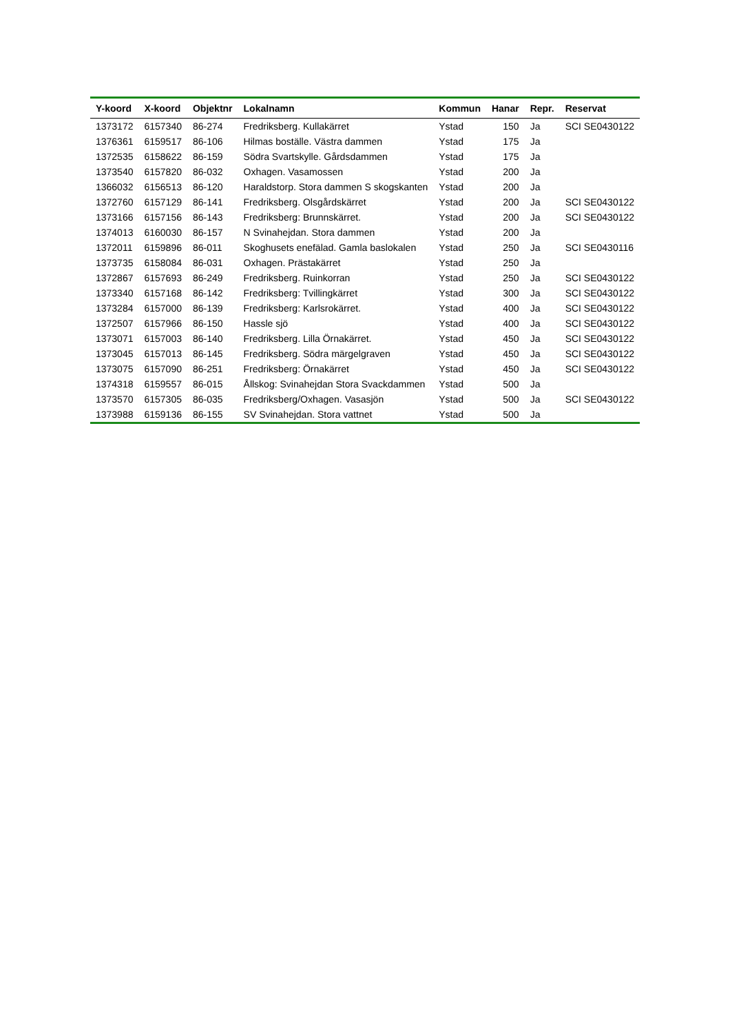| Y-koord | X-koord | Objektnr | Lokalnamn | Kommun | Hanar | Repr. | Reservat |
| --- | --- | --- | --- | --- | --- | --- | --- |
| 1373172 | 6157340 | 86-274 | Fredriksberg. Kullakärret | Ystad | 150 | Ja | SCI SE0430122 |
| 1376361 | 6159517 | 86-106 | Hilmas boställe. Västra dammen | Ystad | 175 | Ja | |
| 1372535 | 6158622 | 86-159 | Södra Svartskylle. Gårdsdammen | Ystad | 175 | Ja | |
| 1373540 | 6157820 | 86-032 | Oxhagen. Vasamossen | Ystad | 200 | Ja | |
| 1366032 | 6156513 | 86-120 | Haraldstorp. Stora dammen S skogskanten | Ystad | 200 | Ja | |
| 1372760 | 6157129 | 86-141 | Fredriksberg. Olsgårdskärret | Ystad | 200 | Ja | SCI SE0430122 |
| 1373166 | 6157156 | 86-143 | Fredriksberg: Brunnskärret. | Ystad | 200 | Ja | SCI SE0430122 |
| 1374013 | 6160030 | 86-157 | N Svinahejdan. Stora dammen | Ystad | 200 | Ja | |
| 1372011 | 6159896 | 86-011 | Skoghusets enefälad. Gamla baslokalen | Ystad | 250 | Ja | SCI SE0430116 |
| 1373735 | 6158084 | 86-031 | Oxhagen. Prästakärret | Ystad | 250 | Ja | |
| 1372867 | 6157693 | 86-249 | Fredriksberg. Ruinkorran | Ystad | 250 | Ja | SCI SE0430122 |
| 1373340 | 6157168 | 86-142 | Fredriksberg: Tvillingkärret | Ystad | 300 | Ja | SCI SE0430122 |
| 1373284 | 6157000 | 86-139 | Fredriksberg: Karlsrokärret. | Ystad | 400 | Ja | SCI SE0430122 |
| 1372507 | 6157966 | 86-150 | Hassle sjö | Ystad | 400 | Ja | SCI SE0430122 |
| 1373071 | 6157003 | 86-140 | Fredriksberg. Lilla Örnakärret. | Ystad | 450 | Ja | SCI SE0430122 |
| 1373045 | 6157013 | 86-145 | Fredriksberg. Södra märgelgraven | Ystad | 450 | Ja | SCI SE0430122 |
| 1373075 | 6157090 | 86-251 | Fredriksberg: Örnakärret | Ystad | 450 | Ja | SCI SE0430122 |
| 1374318 | 6159557 | 86-015 | Ållskog: Svinahejdan Stora Svackdammen | Ystad | 500 | Ja | |
| 1373570 | 6157305 | 86-035 | Fredriksberg/Oxhagen. Vasasjön | Ystad | 500 | Ja | SCI SE0430122 |
| 1373988 | 6159136 | 86-155 | SV Svinahejdan. Stora vattnet | Ystad | 500 | Ja | |